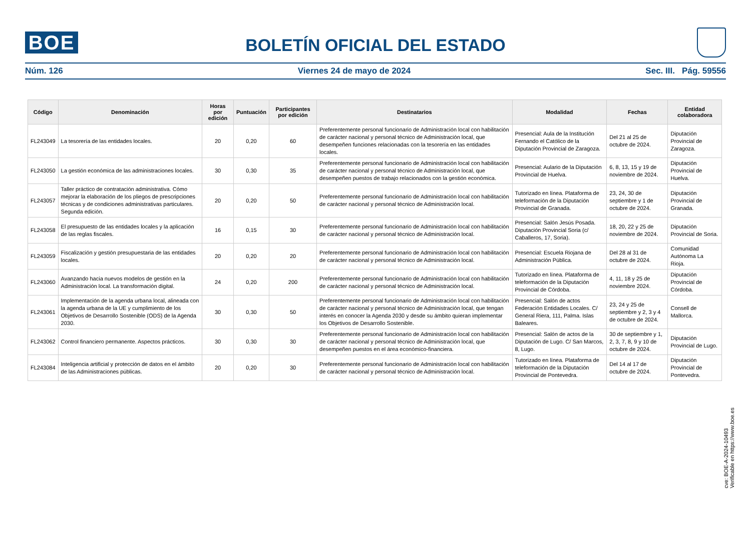BOE
BOLETÍN OFICIAL DEL ESTADO
Núm. 126 Viernes 24 de mayo de 2024 Sec. III. Pág. 59556
| Código | Denominación | Horas por edición | Puntuación | Participantes por edición | Destinatarios | Modalidad | Fechas | Entidad colaboradora |
| --- | --- | --- | --- | --- | --- | --- | --- | --- |
| FL243049 | La tesorería de las entidades locales. | 20 | 0,20 | 60 | Preferentemente personal funcionario de Administración local con habilitación de carácter nacional y personal técnico de Administración local, que desempeñen funciones relacionadas con la tesorería en las entidades locales. | Presencial: Aula de la Institución Fernando el Católico de la Diputación Provincial de Zaragoza. | Del 21 al 25 de octubre de 2024. | Diputación Provincial de Zaragoza. |
| FL243050 | La gestión económica de las administraciones locales. | 30 | 0,30 | 35 | Preferentemente personal funcionario de Administración local con habilitación de carácter nacional y personal técnico de Administración local, que desempeñen puestos de trabajo relacionados con la gestión económica. | Presencial: Aulario de la Diputación Provincial de Huelva. | 6, 8, 13, 15 y 19 de noviembre de 2024. | Diputación Provincial de Huelva. |
| FL243057 | Taller práctico de contratación administrativa. Cómo mejorar la elaboración de los pliegos de prescripciones técnicas y de condiciones administrativas particulares. Segunda edición. | 20 | 0,20 | 50 | Preferentemente personal funcionario de Administración local con habilitación de carácter nacional y personal técnico de Administración local. | Tutorizado en línea. Plataforma de teleformación de la Diputación Provincial de Granada. | 23, 24, 30 de septiembre y 1 de octubre de 2024. | Diputación Provincial de Granada. |
| FL243058 | El presupuesto de las entidades locales y la aplicación de las reglas fiscales. | 16 | 0,15 | 30 | Preferentemente personal funcionario de Administración local con habilitación de carácter nacional y personal técnico de Administración local. | Presencial: Salón Jesús Posada. Diputación Provincial Soria (c/ Caballeros, 17, Soria). | 18, 20, 22 y 25 de noviembre de 2024. | Diputación Provincial de Soria. |
| FL243059 | Fiscalización y gestión presupuestaria de las entidades locales. | 20 | 0,20 | 20 | Preferentemente personal funcionario de Administración local con habilitación de carácter nacional y personal técnico de Administración local. | Presencial: Escuela Riojana de Administración Pública. | Del 28 al 31 de octubre de 2024. | Comunidad Autónoma La Rioja. |
| FL243060 | Avanzando hacia nuevos modelos de gestión en la Administración local. La transformación digital. | 24 | 0,20 | 200 | Preferentemente personal funcionario de Administración local con habilitación de carácter nacional y personal técnico de Administración local. | Tutorizado en línea. Plataforma de teleformación de la Diputación Provincial de Córdoba. | 4, 11, 18 y 25 de noviembre 2024. | Diputación Provincial de Córdoba. |
| FL243061 | Implementación de la agenda urbana local, alineada con la agenda urbana de la UE y cumplimiento de los Objetivos de Desarrollo Sostenible (ODS) de la Agenda 2030. | 30 | 0,30 | 50 | Preferentemente personal funcionario de Administración local con habilitación de carácter nacional y personal técnico de Administración local, que tengan interés en conocer la Agenda 2030 y desde su ámbito quieran implementar los Objetivos de Desarrollo Sostenible. | Presencial: Salón de actos Federación Entidades Locales. C/ General Riera, 111, Palma. Islas Baleares. | 23, 24 y 25 de septiembre y 2, 3 y 4 de octubre de 2024. | Consell de Mallorca. |
| FL243062 | Control financiero permanente. Aspectos prácticos. | 30 | 0,30 | 30 | Preferentemente personal funcionario de Administración local con habilitación de carácter nacional y personal técnico de Administración local, que desempeñen puestos en el área económico-financiera. | Presencial: Salón de actos de la Diputación de Lugo. C/ San Marcos, 8, Lugo. | 30 de septiembre y 1, 2, 3, 7, 8, 9 y 10 de octubre de 2024. | Diputación Provincial de Lugo. |
| FL243084 | Inteligencia artificial y protección de datos en el ámbito de las Administraciones públicas. | 20 | 0,20 | 30 | Preferentemente personal funcionario de Administración local con habilitación de carácter nacional y personal técnico de Administración local. | Tutorizado en línea. Plataforma de teleformación de la Diputación Provincial de Pontevedra. | Del 14 al 17 de octubre de 2024. | Diputación Provincial de Pontevedra. |
cve: BOE-A-2024-10493
Verificable en https://www.boe.es